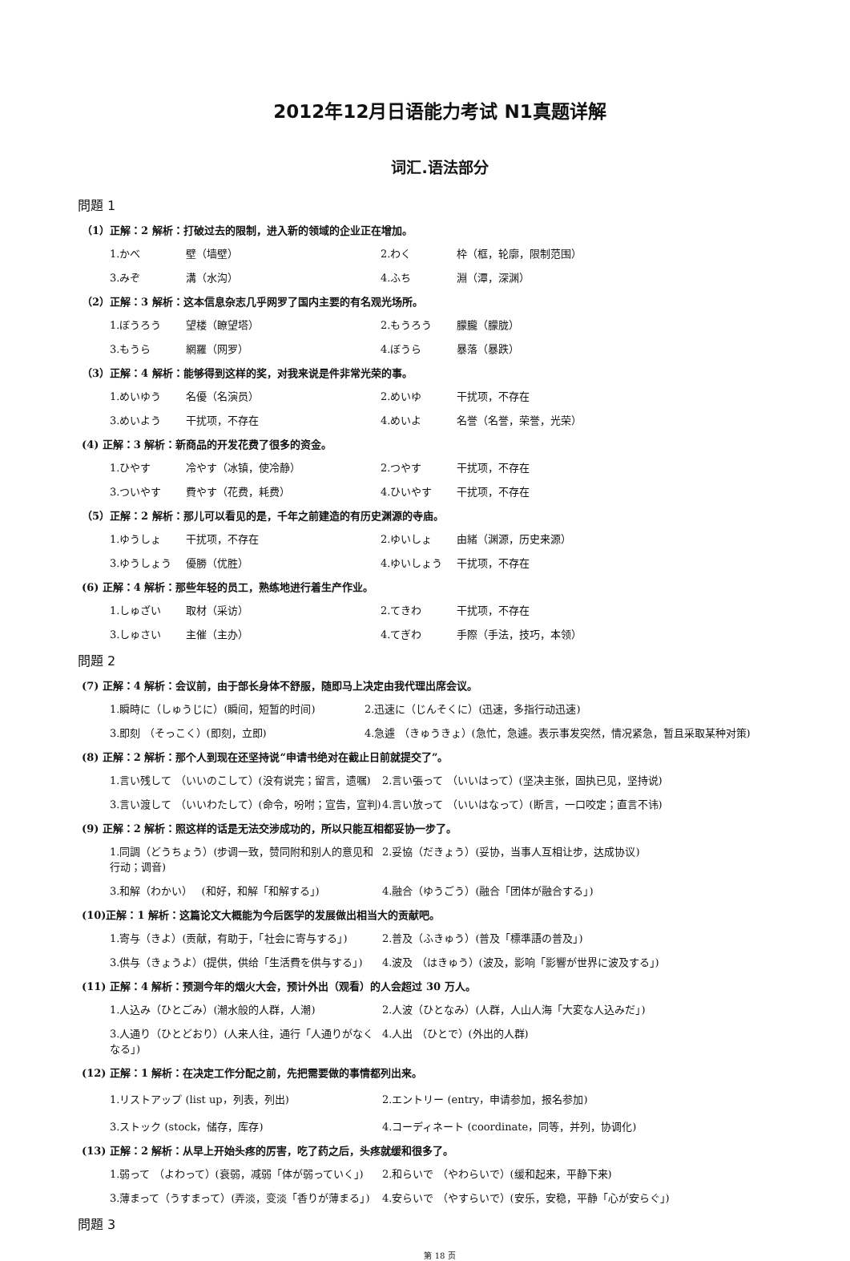2012年12月日语能力考试 N1真题详解
词汇.语法部分
問題 1
（1）正解：2 解析：打破过去的限制，进入新的领域的企业正在增加。
1.かべ 壁（墙壁） 2.わく 枠（框，轮廓，限制范围）
3.みぞ 溝（水沟） 4.ふち 淵（潭，深渊）
（2）正解：3 解析：这本信息杂志几乎网罗了国内主要的有名观光场所。
1.ぼうろう 望楼（瞭望塔） 2.もうろう 朦朧（朦胧）
3.もうら 網羅（网罗） 4.ぼうら 暴落（暴跌）
（3）正解：4 解析：能够得到这样的奖，对我来说是件非常光荣的事。
1.めいゆう 名優（名演员） 2.めいゆ 干扰项，不存在
3.めいよう 干扰项，不存在 4.めいよ 名誉（名誉，荣誉，光荣）
(4) 正解：3 解析：新商品的开发花费了很多的资金。
1.ひやす 冷やす（冰镇，使冷静） 2.つやす 干扰项，不存在
3.ついやす 費やす（花费，耗费） 4.ひいやす 干扰项，不存在
（5）正解：2 解析：那儿可以看见的是，千年之前建造的有历史渊源的寺庙。
1.ゆうしょ 干扰项，不存在 2.ゆいしょ 由緒（渊源，历史来源）
3.ゆうしょう 優勝（优胜） 4.ゆいしょう 干扰项，不存在
(6) 正解：4 解析：那些年轻的员工，熟练地进行着生产作业。
1.しゅざい 取材（采访） 2.てきわ 干扰项，不存在
3.しゅさい 主催（主办） 4.てぎわ 手際（手法，技巧，本领）
問題 2
(7) 正解：4 解析：会议前，由于部长身体不舒服，随即马上决定由我代理出席会议。
1.瞬時に（しゅうじに）(瞬间，短暂的时间) 2.迅速に（じんそくに）(迅速，多指行动迅速)
3.即刻 （そっこく）(即刻，立即) 4.急遽 （きゅうきょ）(急忙，急遽。表示事发突然，情况紧急，暂且采取某种对策)
(8) 正解：2 解析：那个人到现在还坚持说“申请书绝对在截止日前就提交了”。
1.言い残して （いいのこして）(没有说完；留言，遗嘱) 2.言い張って （いいはって）(坚决主张，固执已见，坚持说)
3.言い渡して （いいわたして）(命令，吩咐；宣告，宣判) 4.言い放って （いいはなって）(断言，一口咬定；直言不讳)
(9) 正解：2 解析：照这样的话是无法交涉成功的，所以只能互相都妥协一步了。
1.同調（どうちょう）(步调一致，赞同附和别人的意见和行动；调音) 2.妥協（だきょう）(妥协，当事人互相让步，达成协议)
3.和解（わかい）　 (和好，和解「和解する」) 4.融合（ゆうごう）(融合「团体が融合する」)
(10)正解：1 解析：这篇论文大概能为今后医学的发展做出相当大的贡献吧。
1.寄与（きよ）(贡献，有助于，「社会に寄与する」) 2.普及（ふきゅう）(普及「標準語の普及」)
3.供与（きょうよ）(提供，供给「生活費を供与する」) 4.波及 （はきゅう）(波及，影响「影響が世界に波及する」)
(11) 正解：4 解析：预测今年的烟火大会，预计外出（观看）的人会超过 30 万人。
1.人込み（ひとごみ）(潮水般的人群，人潮) 2.人波（ひとなみ）(人群，人山人海「大変な人込みだ」)
3.人通り（ひとどおり）(人来人往，通行「人通りがなくなる」) 4.人出 （ひとで）(外出的人群)
(12) 正解：1 解析：在决定工作分配之前，先把需要做的事情都列出来。
1.リストアップ (list up，列表，列出) 2.エントリー (entry，申请参加，报名参加)
3.ストック (stock，储存，库存) 4.コーディネート (coordinate，同等，并列，协调化)
(13) 正解：2 解析：从早上开始头疼的厉害，吃了药之后，头疼就缓和很多了。
1.弱って （よわって）(衰弱，减弱「体が弱っていく」) 2.和らいで （やわらいで）(缓和起来，平静下来)
3.薄まって（うすまって）(弄淡，变淡「香りが薄まる」) 4.安らいで （やすらいで）(安乐，安稳，平静「心が安らぐ」)
問題 3
第 18 页